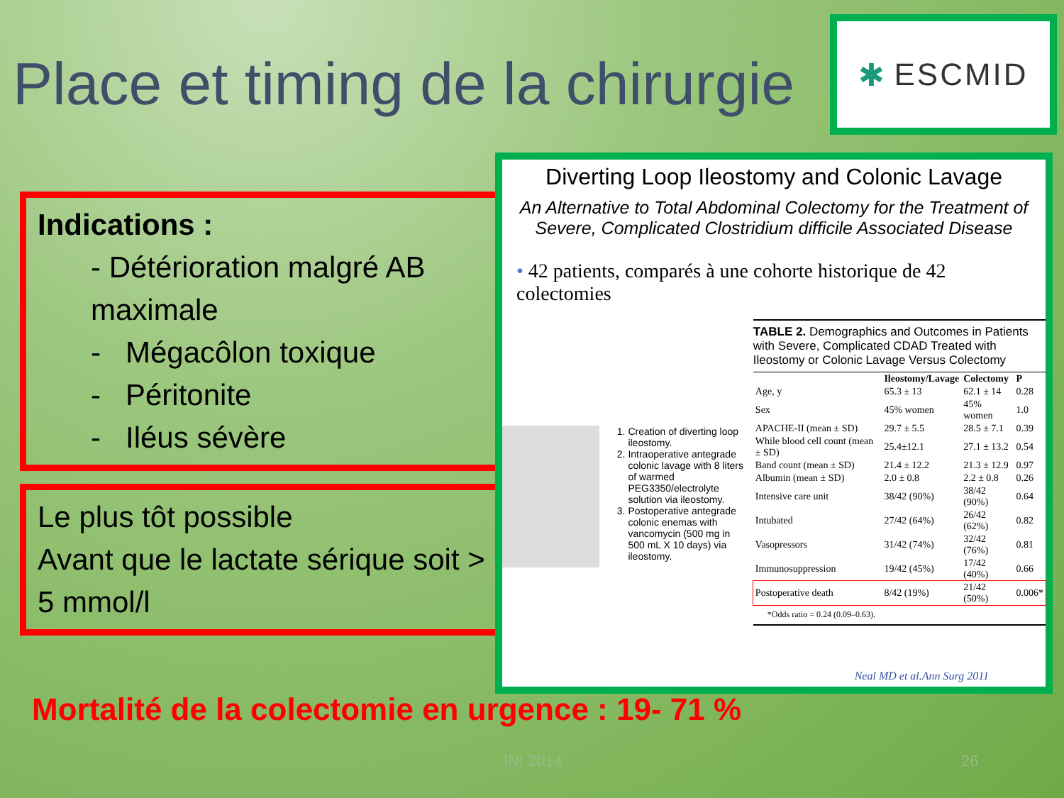Place et timing de la chirurgie
✱ ESCMID
Indications :
- Détérioration malgré AB maximale
- Mégacôlon toxique
- Péritonite
- Iléus sévère
Le plus tôt possible
Avant que le lactate sérique soit > 5 mmol/l
Diverting Loop Ileostomy and Colonic Lavage
An Alternative to Total Abdominal Colectomy for the Treatment of Severe, Complicated Clostridium difficile Associated Disease
• 42 patients, comparés à une cohorte historique de 42 colectomies
1. Creation of diverting loop ileostomy.
2. Intraoperative antegrade colonic lavage with 8 liters of warmed PEG3350/electrolyte solution via ileostomy.
3. Postoperative antegrade colonic enemas with vancomycin (500 mg in 500 mL X 10 days) via ileostomy.
TABLE 2. Demographics and Outcomes in Patients with Severe, Complicated CDAD Treated with Ileostomy or Colonic Lavage Versus Colectomy
| | Ileostomy/Lavage | Colectomy | P |
| --- | --- | --- | --- |
| Age, y | 65.3 ± 13 | 62.1 ± 14 | 0.28 |
| Sex | 45% women | 45% women | 1.0 |
| APACHE-II (mean ± SD) | 29.7 ± 5.5 | 28.5 ± 7.1 | 0.39 |
| While blood cell count (mean ± SD) | 25.4±12.1 | 27.1 ± 13.2 | 0.54 |
| Band count (mean ± SD) | 21.4 ± 12.2 | 21.3 ± 12.9 | 0.97 |
| Albumin (mean ± SD) | 2.0 ± 0.8 | 2.2 ± 0.8 | 0.26 |
| Intensive care unit | 38/42 (90%) | 38/42 (90%) | 0.64 |
| Intubated | 27/42 (64%) | 26/42 (62%) | 0.82 |
| Vasopressors | 31/42 (74%) | 32/42 (76%) | 0.81 |
| Immunosuppression | 19/42 (45%) | 17/42 (40%) | 0.66 |
| Postoperative death | 8/42 (19%) | 21/42 (50%) | 0.006* |
*Odds ratio = 0.24 (0.09–0.63).
Neal MD et al.Ann Surg 2011
Mortalité de la colectomie en urgence : 19- 71 %
JNI 2014 26